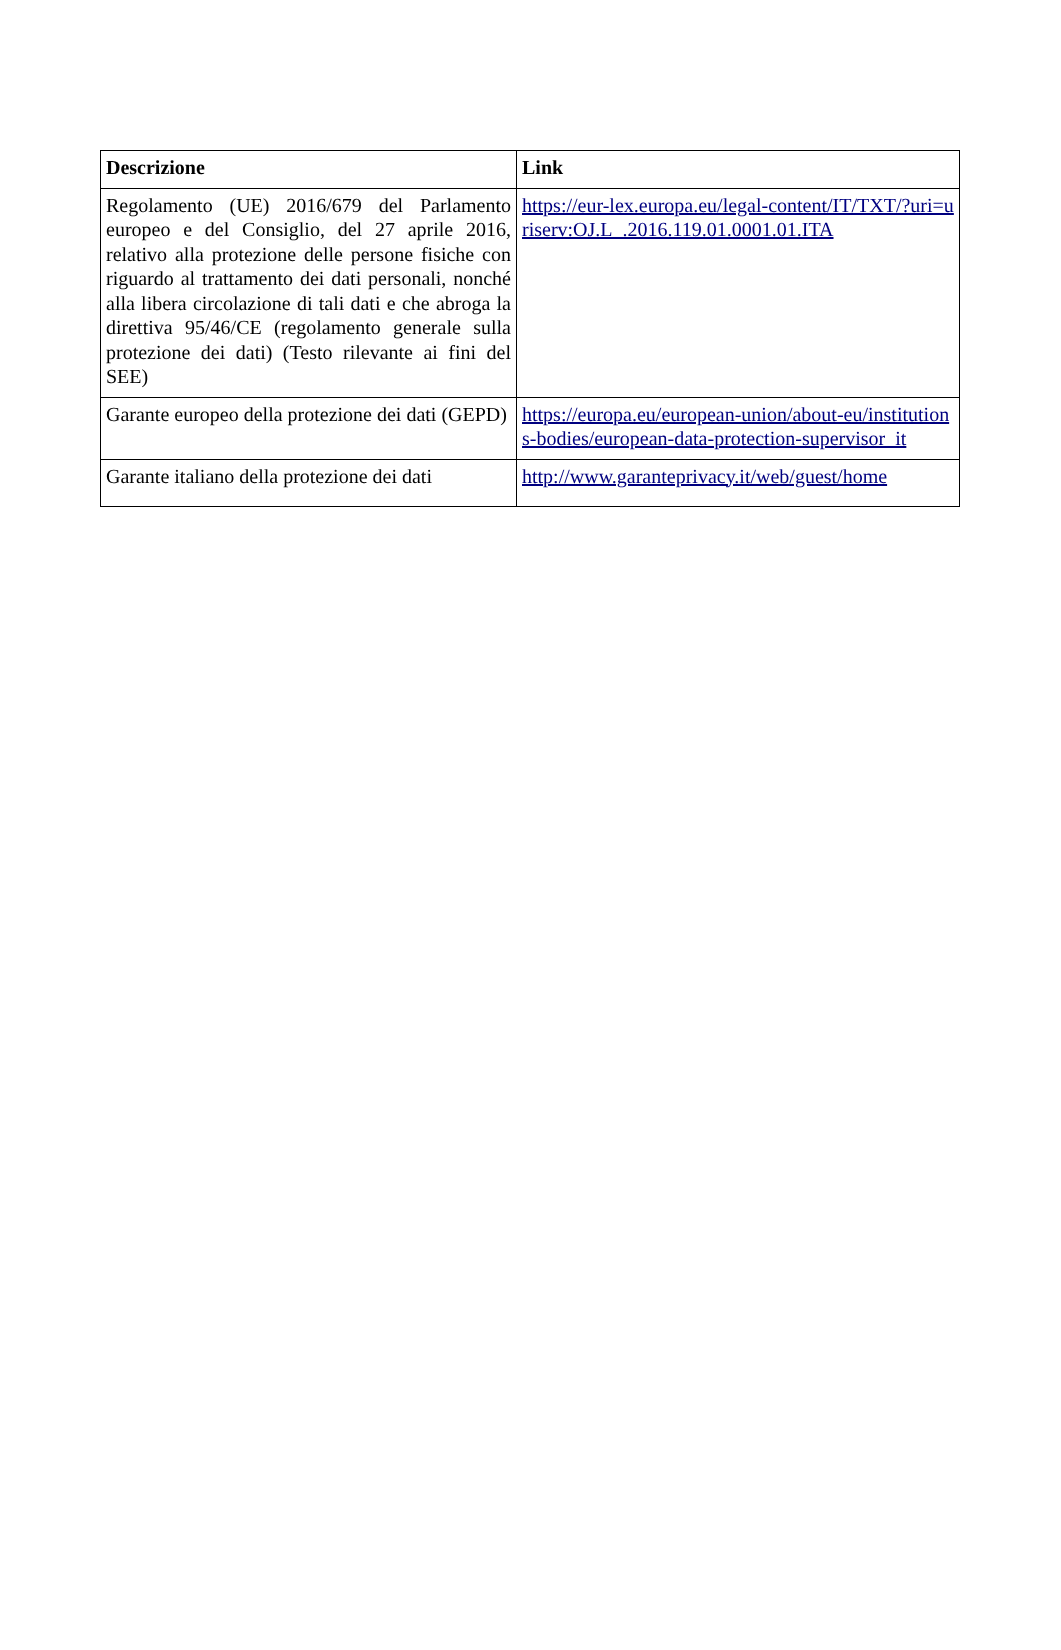| Descrizione | Link |
| --- | --- |
| Regolamento (UE) 2016/679 del Parlamento europeo e del Consiglio, del 27 aprile 2016, relativo alla protezione delle persone fisiche con riguardo al trattamento dei dati personali, nonché alla libera circolazione di tali dati e che abroga la direttiva 95/46/CE (regolamento generale sulla protezione dei dati) (Testo rilevante ai fini del SEE) | https://eur-lex.europa.eu/legal-content/IT/TXT/?uri=uriserv:OJ.L_.2016.119.01.0001.01.ITA |
| Garante europeo della protezione dei dati (GEPD) | https://europa.eu/european-union/about-eu/institutions-bodies/european-data-protection-supervisor_it |
| Garante italiano della protezione dei dati | http://www.garanteprivacy.it/web/guest/home |